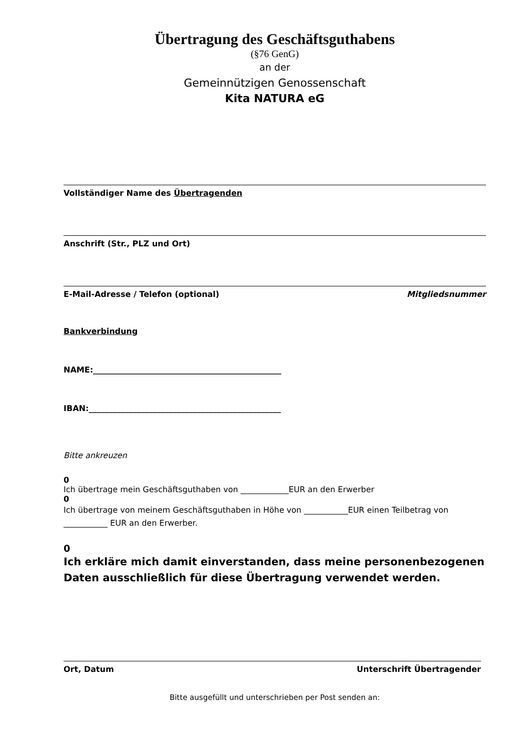Übertragung des Geschäftsguthabens
(§76 GenG)
an der
Gemeinnützigen Genossenschaft
Kita NATURA eG
Vollständiger Name des Übertragenden
Anschrift (Str., PLZ und Ort)
E-Mail-Adresse / Telefon (optional) Mitgliedsnummer
Bankverbindung
NAME:_______________________________________________
IBAN:________________________________________________
Bitte ankreuzen
0
Ich übertrage mein Geschäftsguthaben von ____________EUR an den Erwerber
0
Ich übertrage von meinem Geschäftsguthaben in Höhe von ___________EUR einen Teilbetrag von ___________ EUR an den Erwerber.
0
Ich erkläre mich damit einverstanden, dass meine personenbezogenen Daten ausschließlich für diese Übertragung verwendet werden.
Ort, Datum Unterschrift Übertragender
Bitte ausgefüllt und unterschrieben per Post senden an: